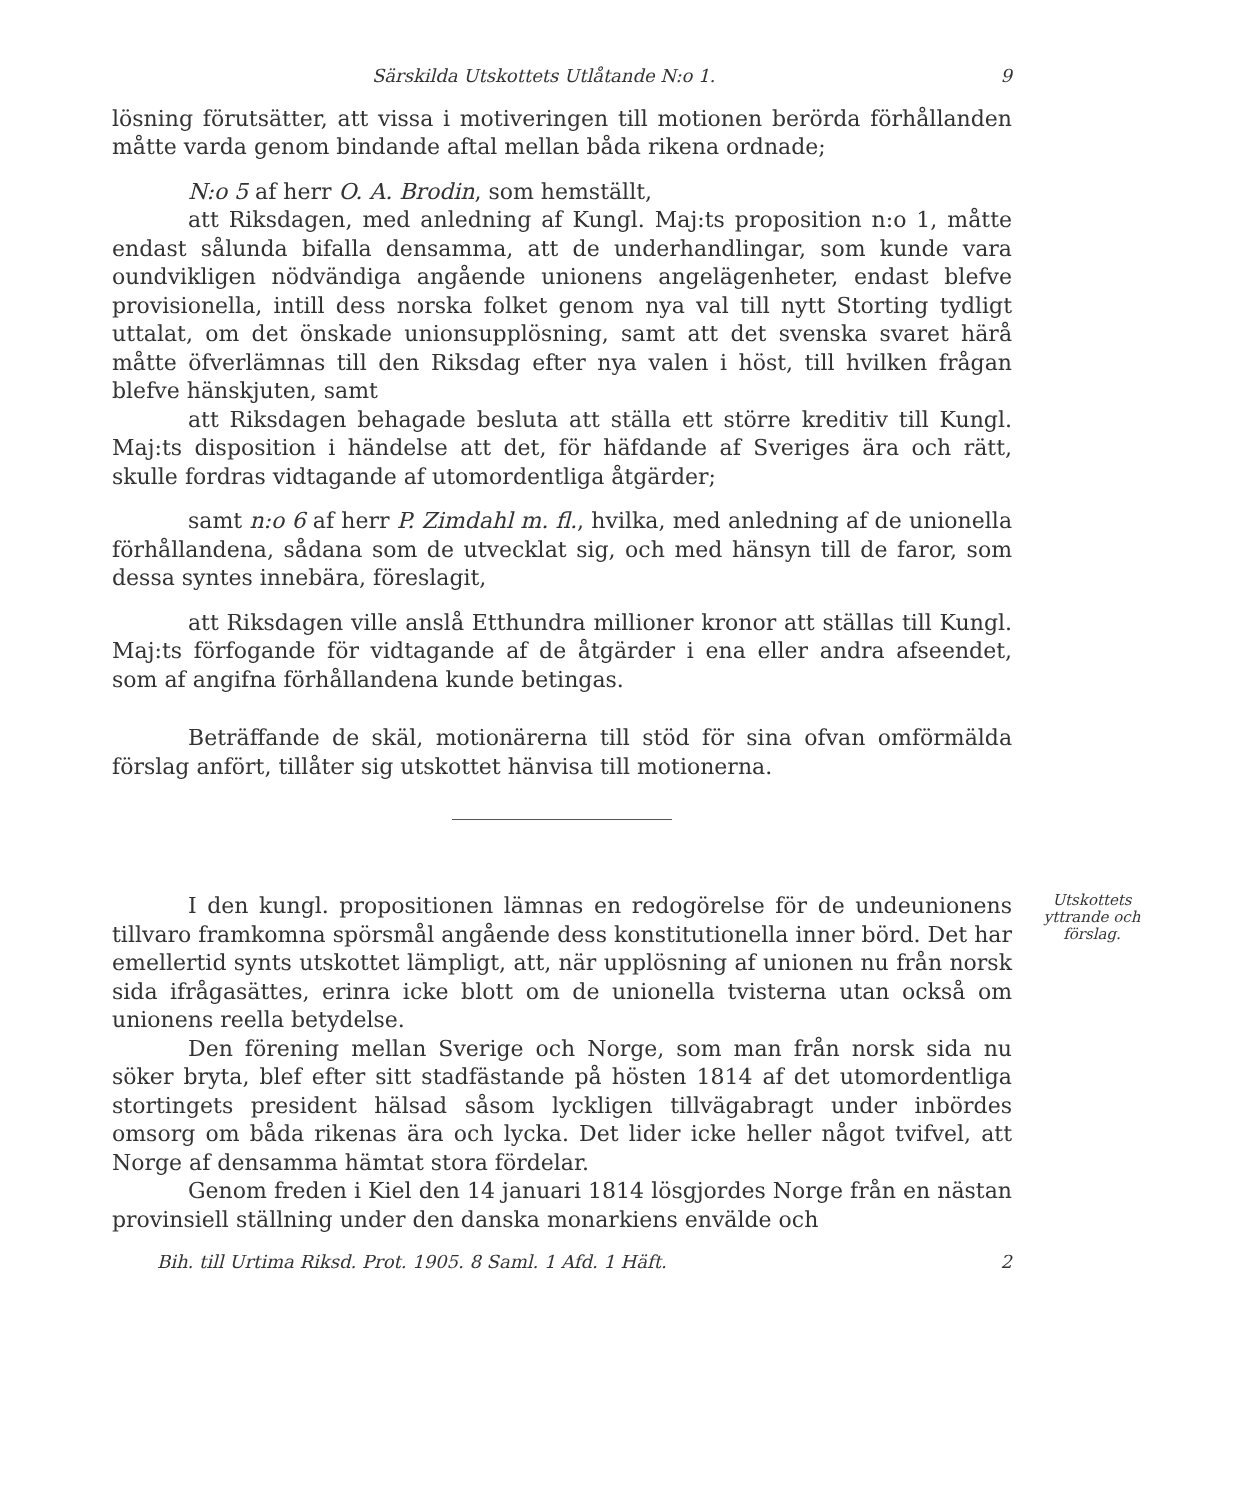Särskilda Utskottets Utlåtande N:o 1. 9
lösning förutsätter, att vissa i motiveringen till motionen berörda förhållanden måtte varda genom bindande aftal mellan båda rikena ordnade;
N:o 5 af herr O. A. Brodin, som hemställt,
att Riksdagen, med anledning af Kungl. Maj:ts proposition n:o 1, måtte endast sålunda bifalla densamma, att de underhandlingar, som kunde vara oundvikligen nödvändiga angående unionens angelägenheter, endast blefve provisionella, intill dess norska folket genom nya val till nytt Storting tydligt uttalat, om det önskade unionsupplösning, samt att det svenska svaret härå måtte öfverlämnas till den Riksdag efter nya valen i höst, till hvilken frågan blefve hänskjuten, samt
att Riksdagen behagade besluta att ställa ett större kreditiv till Kungl. Maj:ts disposition i händelse att det, för häfdande af Sveriges ära och rätt, skulle fordras vidtagande af utomordentliga åtgärder;
samt n:o 6 af herr P. Zimdahl m. fl., hvilka, med anledning af de unionella förhållandena, sådana som de utvecklat sig, och med hänsyn till de faror, som dessa syntes innebära, föreslagit,
att Riksdagen ville anslå Etthundra millioner kronor att ställas till Kungl. Maj:ts förfogande för vidtagande af de åtgärder i ena eller andra afseendet, som af angifna förhållandena kunde betingas.
Beträffande de skäl, motionärerna till stöd för sina ofvan omförmälda förslag anfört, tillåter sig utskottet hänvisa till motionerna.
Utskottets yttrande och förslag.
I den kungl. propositionen lämnas en redogörelse för de undeunionens tillvaro framkomna spörsmål angående dess konstitutionella inner börd. Det har emellertid synts utskottet lämpligt, att, när upplösning af unionen nu från norsk sida ifrågasättes, erinra icke blott om de unionella tvisterna utan också om unionens reella betydelse.
Den förening mellan Sverige och Norge, som man från norsk sida nu söker bryta, blef efter sitt stadfästande på hösten 1814 af det utomordentliga stortingets president hälsad såsom lyckligen tillvägabragt under inbördes omsorg om båda rikenas ära och lycka. Det lider icke heller något tvifvel, att Norge af densamma hämtat stora fördelar.
Genom freden i Kiel den 14 januari 1814 lösgjordes Norge från en nästan provinsiell ställning under den danska monarkiens envälde och
Bih. till Urtima Riksd. Prot. 1905. 8 Saml. 1 Afd. 1 Häft. 2